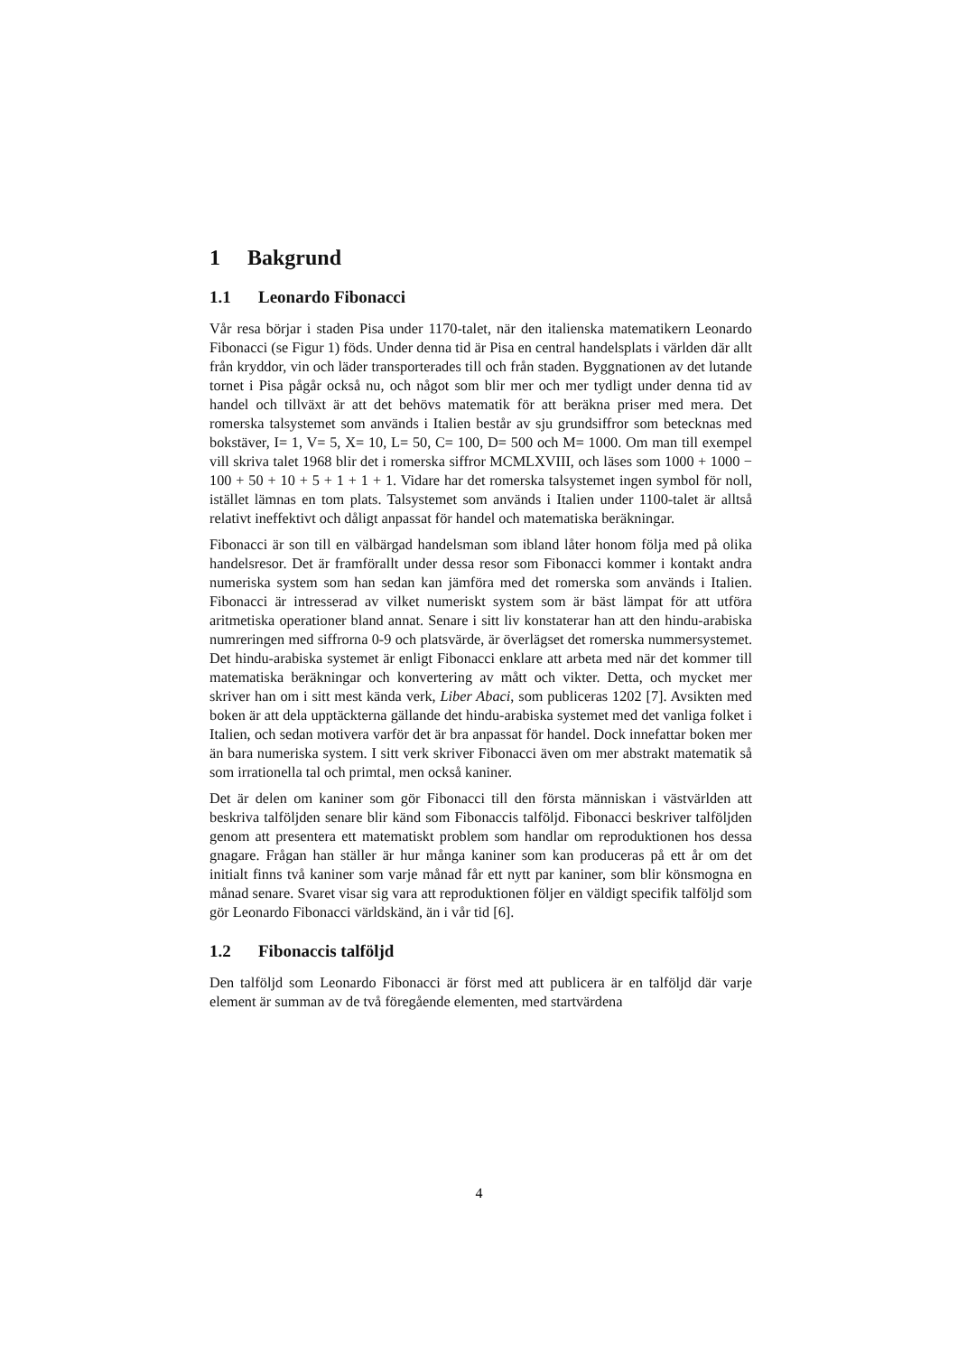1 Bakgrund
1.1 Leonardo Fibonacci
Vår resa börjar i staden Pisa under 1170-talet, när den italienska matematikern Leonardo Fibonacci (se Figur 1) föds. Under denna tid är Pisa en central handelsplats i världen där allt från kryddor, vin och läder transporterades till och från staden. Byggnationen av det lutande tornet i Pisa pågår också nu, och något som blir mer och mer tydligt under denna tid av handel och tillväxt är att det behövs matematik för att beräkna priser med mera. Det romerska talsystemet som används i Italien består av sju grundsiffror som betecknas med bokstäver, I= 1, V= 5, X= 10, L= 50, C= 100, D= 500 och M= 1000. Om man till exempel vill skriva talet 1968 blir det i romerska siffror MCMLXVIII, och läses som 1000 + 1000 − 100 + 50 + 10 + 5 + 1 + 1 + 1. Vidare har det romerska talsystemet ingen symbol för noll, istället lämnas en tom plats. Talsystemet som används i Italien under 1100-talet är alltså relativt ineffektivt och dåligt anpassat för handel och matematiska beräkningar.
Fibonacci är son till en välbärgad handelsman som ibland låter honom följa med på olika handelsresor. Det är framförallt under dessa resor som Fibonacci kommer i kontakt andra numeriska system som han sedan kan jämföra med det romerska som används i Italien. Fibonacci är intresserad av vilket numeriskt system som är bäst lämpat för att utföra aritmetiska operationer bland annat. Senare i sitt liv konstaterar han att den hindu-arabiska numreringen med siffrorna 0-9 och platsvärde, är överlägset det romerska nummersystemet. Det hindu-arabiska systemet är enligt Fibonacci enklare att arbeta med när det kommer till matematiska beräkningar och konvertering av mått och vikter. Detta, och mycket mer skriver han om i sitt mest kända verk, Liber Abaci, som publiceras 1202 [7]. Avsikten med boken är att dela upptäckterna gällande det hindu-arabiska systemet med det vanliga folket i Italien, och sedan motivera varför det är bra anpassat för handel. Dock innefattar boken mer än bara numeriska system. I sitt verk skriver Fibonacci även om mer abstrakt matematik så som irrationella tal och primtal, men också kaniner.
Det är delen om kaniner som gör Fibonacci till den första människan i västvärlden att beskriva talföljden senare blir känd som Fibonaccis talföljd. Fibonacci beskriver talföljden genom att presentera ett matematiskt problem som handlar om reproduktionen hos dessa gnagare. Frågan han ställer är hur många kaniner som kan produceras på ett år om det initialt finns två kaniner som varje månad får ett nytt par kaniner, som blir könsmogna en månad senare. Svaret visar sig vara att reproduktionen följer en väldigt specifik talföljd som gör Leonardo Fibonacci världskänd, än i vår tid [6].
1.2 Fibonaccis talföljd
Den talföljd som Leonardo Fibonacci är först med att publicera är en talföljd där varje element är summan av de två föregående elementen, med startvärdena
4